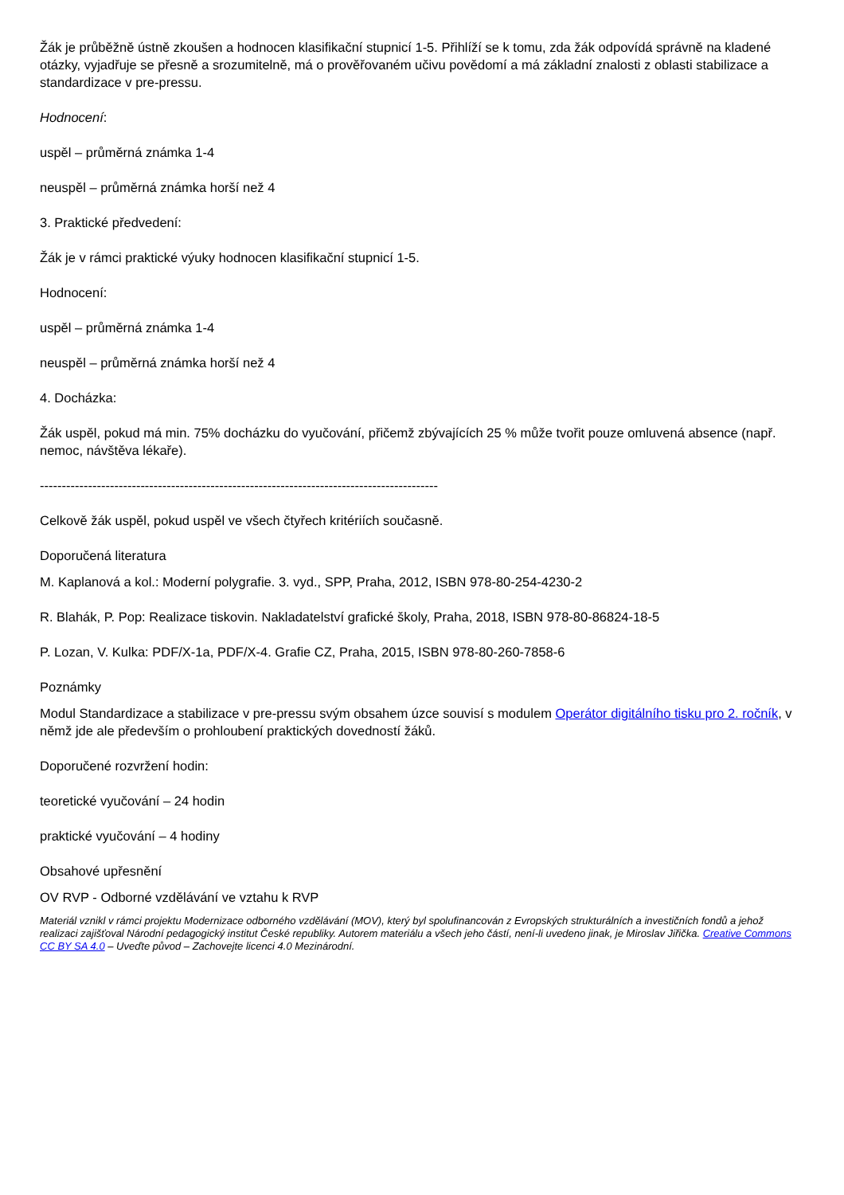Žák je průběžně ústně zkoušen a hodnocen klasifikační stupnicí 1-5. Přihlíží se k tomu, zda žák odpovídá správně na kladené otázky, vyjadřuje se přesně a srozumitelně, má o prověřovaném učivu povědomí a má základní znalosti z oblasti stabilizace a standardizace v pre-pressu.
Hodnocení:
uspěl – průměrná známka 1-4
neuspěl – průměrná známka horší než 4
3. Praktické předvedení:
Žák je v rámci praktické výuky hodnocen klasifikační stupnicí 1-5.
Hodnocení:
uspěl – průměrná známka 1-4
neuspěl – průměrná známka horší než 4
4. Docházka:
Žák uspěl, pokud má min. 75% docházku do vyučování, přičemž zbývajících 25 % může tvořit pouze omluvená absence (např. nemoc, návštěva lékaře).
-------------------------------------------------------------------------------------------
Celkově žák uspěl, pokud uspěl ve všech čtyřech kritériích současně.
Doporučená literatura
M. Kaplanová a kol.: Moderní polygrafie. 3. vyd., SPP, Praha, 2012, ISBN 978-80-254-4230-2
R. Blahák, P. Pop: Realizace tiskovin. Nakladatelství grafické školy, Praha, 2018, ISBN 978-80-86824-18-5
P. Lozan, V. Kulka: PDF/X-1a, PDF/X-4. Grafie CZ, Praha, 2015, ISBN 978-80-260-7858-6
Poznámky
Modul Standardizace a stabilizace v pre-pressu svým obsahem úzce souvisí s modulem Operátor digitálního tisku pro 2. ročník, v němž jde ale především o prohloubení praktických dovedností žáků.
Doporučené rozvržení hodin:
teoretické vyučování – 24 hodin
praktické vyučování – 4 hodiny
Obsahové upřesnění
OV RVP - Odborné vzdělávání ve vztahu k RVP
Materiál vznikl v rámci projektu Modernizace odborného vzdělávání (MOV), který byl spolufinancován z Evropských strukturálních a investičních fondů a jehož realizaci zajišťoval Národní pedagogický institut České republiky. Autorem materiálu a všech jeho částí, není-li uvedeno jinak, je Miroslav Jiřička. Creative Commons CC BY SA 4.0 – Uveďte původ – Zachovejte licenci 4.0 Mezinárodní.